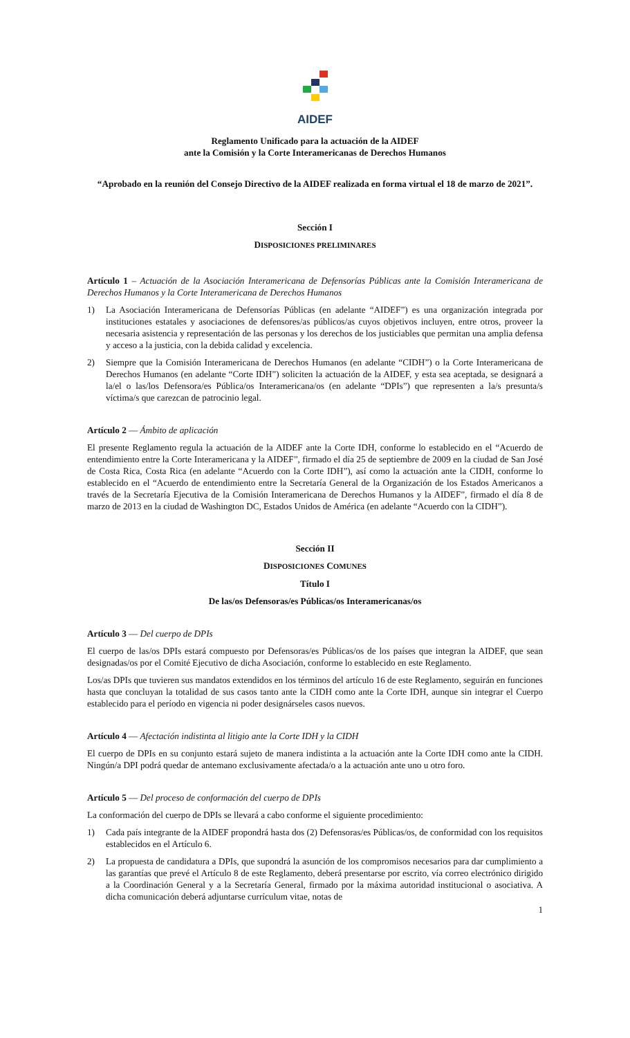AIDEF
Reglamento Unificado para la actuación de la AIDEF
ante la Comisión y la Corte Interamericanas de Derechos Humanos
“Aprobado en la reunión del Consejo Directivo de la AIDEF realizada en forma virtual el 18 de marzo de 2021”.
Sección I
DISPOSICIONES PRELIMINARES
Artículo 1 – Actuación de la Asociación Interamericana de Defensorías Públicas ante la Comisión Interamericana de Derechos Humanos y la Corte Interamericana de Derechos Humanos
1) La Asociación Interamericana de Defensorías Públicas (en adelante “AIDEF”) es una organización integrada por instituciones estatales y asociaciones de defensores/as públicos/as cuyos objetivos incluyen, entre otros, proveer la necesaria asistencia y representación de las personas y los derechos de los justiciables que permitan una amplia defensa y acceso a la justicia, con la debida calidad y excelencia.
2) Siempre que la Comisión Interamericana de Derechos Humanos (en adelante “CIDH”) o la Corte Interamericana de Derechos Humanos (en adelante “Corte IDH”) soliciten la actuación de la AIDEF, y esta sea aceptada, se designará a la/el o las/los Defensora/es Pública/os Interamericana/os (en adelante “DPIs”) que representen a la/s presunta/s víctima/s que carezcan de patrocinio legal.
Artículo 2 — Ámbito de aplicación
El presente Reglamento regula la actuación de la AIDEF ante la Corte IDH, conforme lo establecido en el “Acuerdo de entendimiento entre la Corte Interamericana y la AIDEF”, firmado el día 25 de septiembre de 2009 en la ciudad de San José de Costa Rica, Costa Rica (en adelante “Acuerdo con la Corte IDH”), así como la actuación ante la CIDH, conforme lo establecido en el “Acuerdo de entendimiento entre la Secretaría General de la Organización de los Estados Americanos a través de la Secretaría Ejecutiva de la Comisión Interamericana de Derechos Humanos y la AIDEF”, firmado el día 8 de marzo de 2013 en la ciudad de Washington DC, Estados Unidos de América (en adelante “Acuerdo con la CIDH”).
Sección II
DISPOSICIONES COMUNES
Título I
De las/os Defensoras/es Públicas/os Interamericanas/os
Artículo 3 — Del cuerpo de DPIs
El cuerpo de las/os DPIs estará compuesto por Defensoras/es Públicas/os de los países que integran la AIDEF, que sean designadas/os por el Comité Ejecutivo de dicha Asociación, conforme lo establecido en este Reglamento.
Los/as DPIs que tuvieren sus mandatos extendidos en los términos del artículo 16 de este Reglamento, seguirán en funciones hasta que concluyan la totalidad de sus casos tanto ante la CIDH como ante la Corte IDH, aunque sin integrar el Cuerpo establecido para el período en vigencia ni poder designárseles casos nuevos.
Artículo 4 — Afectación indistinta al litigio ante la Corte IDH y la CIDH
El cuerpo de DPIs en su conjunto estará sujeto de manera indistinta a la actuación ante la Corte IDH como ante la CIDH. Ningún/a DPI podrá quedar de antemano exclusivamente afectada/o a la actuación ante uno u otro foro.
Artículo 5 — Del proceso de conformación del cuerpo de DPIs
La conformación del cuerpo de DPIs se llevará a cabo conforme el siguiente procedimiento:
1) Cada país integrante de la AIDEF propondrá hasta dos (2) Defensoras/es Públicas/os, de conformidad con los requisitos establecidos en el Artículo 6.
2) La propuesta de candidatura a DPIs, que supondrá la asunción de los compromisos necesarios para dar cumplimiento a las garantías que prevé el Artículo 8 de este Reglamento, deberá presentarse por escrito, vía correo electrónico dirigido a la Coordinación General y a la Secretaría General, firmado por la máxima autoridad institucional o asociativa. A dicha comunicación deberá adjuntarse currículum vitae, notas de
1